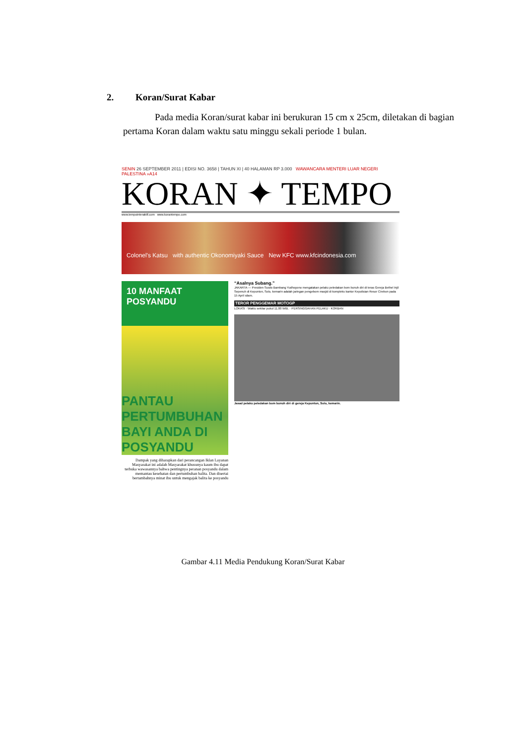2. Koran/Surat Kabar
Pada media Koran/surat kabar ini berukuran 15 cm x 25cm, diletakan di bagian pertama Koran dalam waktu satu minggu sekali periode 1 bulan.
SENIN 26 SEPTEMBER 2011 | EDISI NO. 3658 | TAHUN XI | 40 HALAMAN RP 3.000 WAWANCARA MENTERI LUAR NEGERI PALESTINA »A14
KORAN ✦ TEMPO
www.tempointeraktif.com www.korantempo.com
Colonel's Katsu with authentic Okonomiyaki Sauce New KFC www.kfcindonesia.com
10 MANFAAT POSYANDU
PANTAU PERTUMBUHAN BAYI ANDA DI POSYANDU
Dampak yang diharapkan dari perancangan Iklan Layanan Masyarakat ini adalah Masyarakat khusunya kaum ibu dapat terbuka wawasannya bahwa pentingnya peranan posyandu dalam memantau kesehatan dan pertumbuhan balita. Dan disertai bertambahnya minat ibu untuk mengajak balita ke posyandu
“Asalnya Subang.”
JAKARTA — Presiden Susilo Bambang Yudhoyono mengatakan pelaku peledakan bom bunuh diri di teras Gereja Bethel Injil Sepenuh di Kepunton, Solo, kemarin adalah jaringan pengebom masjid di kompleks kantor Kepolisian Resor Cirebon pada 15 April silam.
TEROR PENGGEMAR MOTOGP
LOKASI · Waktu sekitar pukul 11.00 WIB. · PERSINGGAHAN PELAKU · KORBAN
Jasad pelaku peledakan bom bunuh diri di gereja Kepunton, Solo, kemarin.
Gambar 4.11 Media Pendukung Koran/Surat Kabar